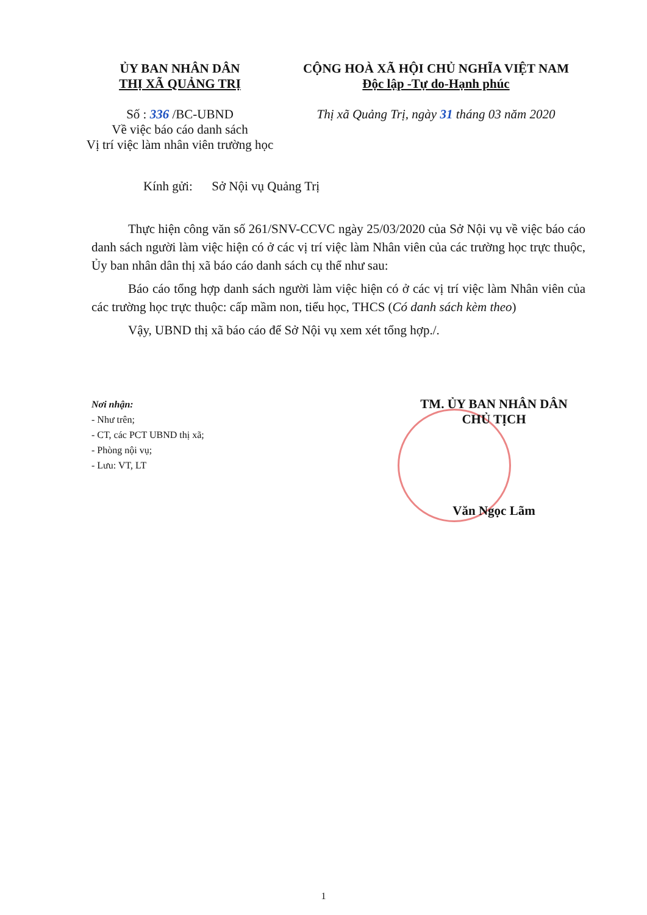ỦY BAN NHÂN DÂN
THỊ XÃ QUẢNG TRỊ
Số : 336 /BC-UBND
Về việc báo cáo danh sách
Vị trí việc làm nhân viên trường học
CỘNG HOÀ XÃ HỘI CHỦ NGHĨA VIỆT NAM
Độc lập -Tự do-Hạnh phúc
Thị xã Quảng Trị, ngày 31 tháng 03 năm 2020
Kính gửi: Sở Nội vụ Quảng Trị
Thực hiện công văn số 261/SNV-CCVC ngày 25/03/2020 của Sở Nội vụ về việc báo cáo danh sách người làm việc hiện có ở các vị trí việc làm Nhân viên của các trường học trực thuộc, Ủy ban nhân dân thị xã báo cáo danh sách cụ thể như sau:
Báo cáo tổng hợp danh sách người làm việc hiện có ở các vị trí việc làm Nhân viên của các trường học trực thuộc: cấp mầm non, tiểu học, THCS (Có danh sách kèm theo)
Vậy, UBND thị xã báo cáo để Sở Nội vụ xem xét tổng hợp./.
Nơi nhận:
- Như trên;
- CT, các PCT UBND thị xã;
- Phòng nội vụ;
- Lưu: VT, LT
TM. ỦY BAN NHÂN DÂN
CHỦ TỊCH
Văn Ngọc Lãm
1